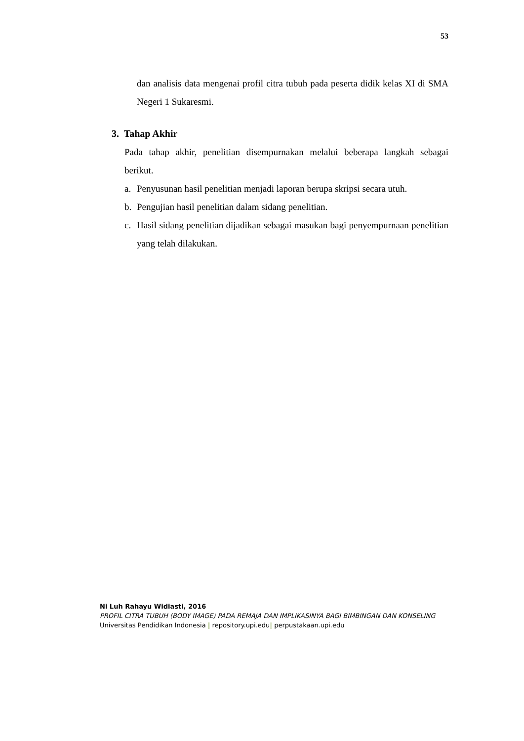53
dan analisis data mengenai profil citra tubuh pada peserta didik kelas XI di SMA Negeri 1 Sukaresmi.
3. Tahap Akhir
Pada tahap akhir, penelitian disempurnakan melalui beberapa langkah sebagai berikut.
a. Penyusunan hasil penelitian menjadi laporan berupa skripsi secara utuh.
b. Pengujian hasil penelitian dalam sidang penelitian.
c. Hasil sidang penelitian dijadikan sebagai masukan bagi penyempurnaan penelitian yang telah dilakukan.
Ni Luh Rahayu Widiasti, 2016
PROFIL CITRA TUBUH (BODY IMAGE) PADA REMAJA DAN IMPLIKASINYA BAGI BIMBINGAN DAN KONSELING
Universitas Pendidikan Indonesia | repository.upi.edu| perpustakaan.upi.edu